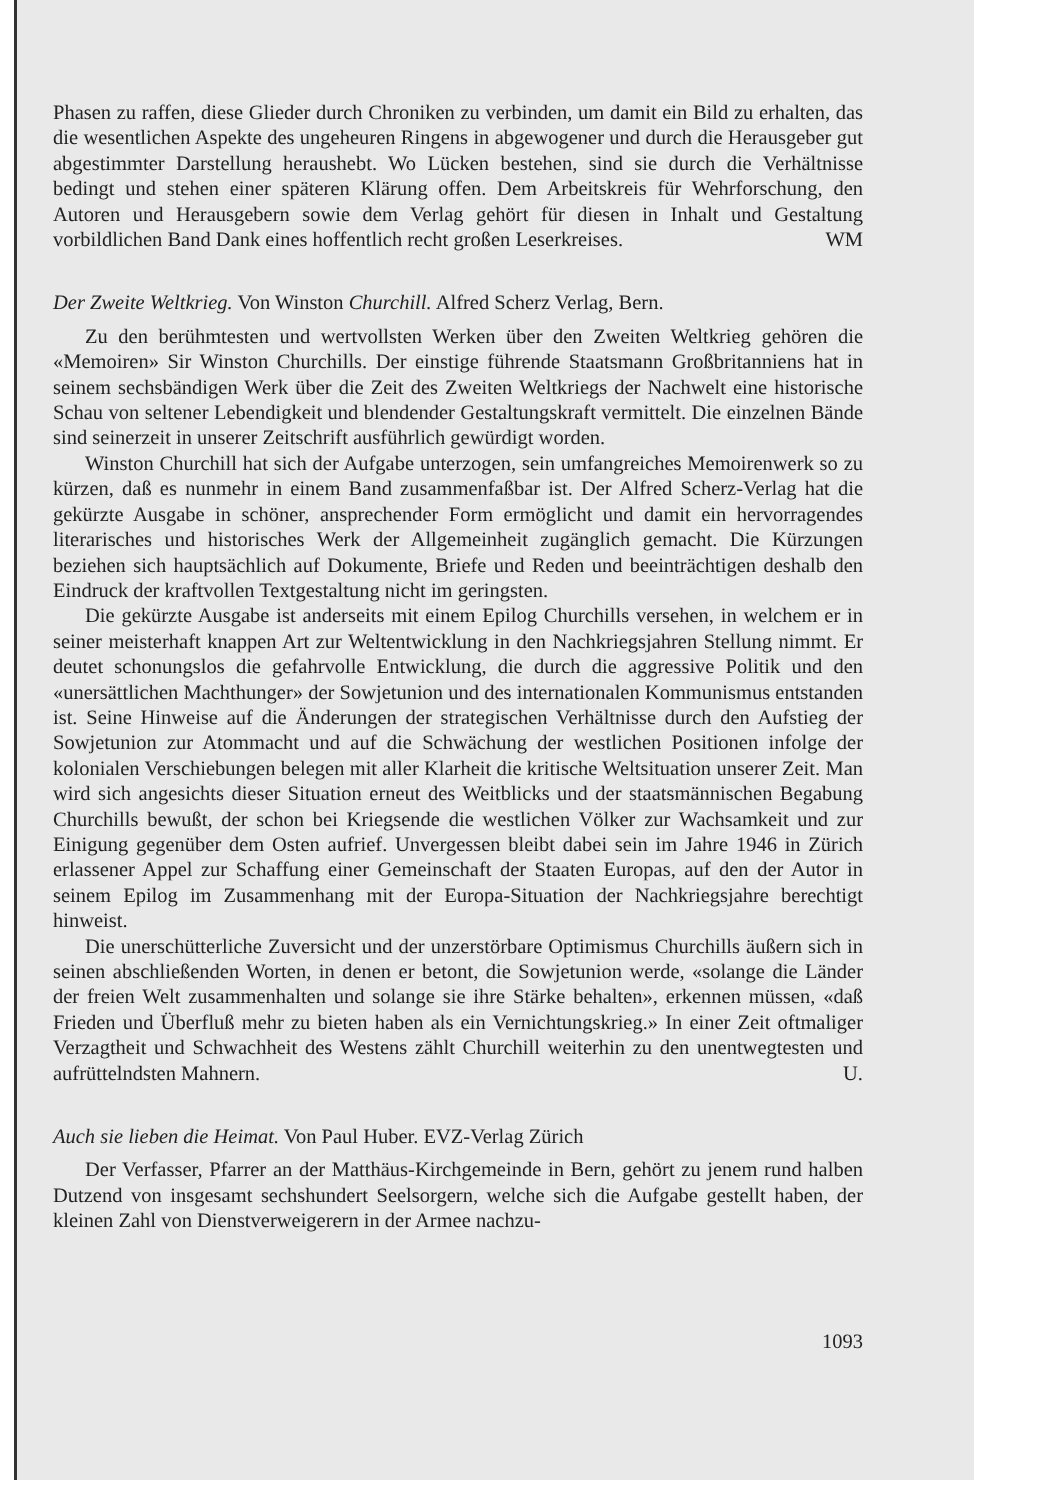Phasen zu raffen, diese Glieder durch Chroniken zu verbinden, um damit ein Bild zu erhalten, das die wesentlichen Aspekte des ungeheuren Ringens in abgewogener und durch die Herausgeber gut abgestimmter Darstellung heraushebt. Wo Lücken bestehen, sind sie durch die Verhältnisse bedingt und stehen einer späteren Klärung offen. Dem Arbeitskreis für Wehrforschung, den Autoren und Herausgebern sowie dem Verlag gehört für diesen in Inhalt und Gestaltung vorbildlichen Band Dank eines hoffentlich recht großen Leserkreises. WM
Der Zweite Weltkrieg. Von Winston Churchill. Alfred Scherz Verlag, Bern.
Zu den berühmtesten und wertvollsten Werken über den Zweiten Weltkrieg gehören die «Memoiren» Sir Winston Churchills. Der einstige führende Staatsmann Großbritanniens hat in seinem sechsbändigen Werk über die Zeit des Zweiten Weltkriegs der Nachwelt eine historische Schau von seltener Lebendigkeit und blendender Gestaltungskraft vermittelt. Die einzelnen Bände sind seinerzeit in unserer Zeitschrift ausführlich gewürdigt worden.
Winston Churchill hat sich der Aufgabe unterzogen, sein umfangreiches Memoirenwerk so zu kürzen, daß es nunmehr in einem Band zusammenfaßbar ist. Der Alfred Scherz-Verlag hat die gekürzte Ausgabe in schöner, ansprechender Form ermöglicht und damit ein hervorragendes literarisches und historisches Werk der Allgemeinheit zugänglich gemacht. Die Kürzungen beziehen sich hauptsächlich auf Dokumente, Briefe und Reden und beeinträchtigen deshalb den Eindruck der kraftvollen Textgestaltung nicht im geringsten.
Die gekürzte Ausgabe ist anderseits mit einem Epilog Churchills versehen, in welchem er in seiner meisterhaft knappen Art zur Weltentwicklung in den Nachkriegsjahren Stellung nimmt. Er deutet schonungslos die gefahrvolle Entwicklung, die durch die aggressive Politik und den «unersättlichen Machthunger» der Sowjetunion und des internationalen Kommunismus entstanden ist. Seine Hinweise auf die Änderungen der strategischen Verhältnisse durch den Aufstieg der Sowjetunion zur Atommacht und auf die Schwächung der westlichen Positionen infolge der kolonialen Verschiebungen belegen mit aller Klarheit die kritische Weltsituation unserer Zeit. Man wird sich angesichts dieser Situation erneut des Weitblicks und der staatsmännischen Begabung Churchills bewußt, der schon bei Kriegsende die westlichen Völker zur Wachsamkeit und zur Einigung gegenüber dem Osten aufrief. Unvergessen bleibt dabei sein im Jahre 1946 in Zürich erlassener Appel zur Schaffung einer Gemeinschaft der Staaten Europas, auf den der Autor in seinem Epilog im Zusammenhang mit der Europa-Situation der Nachkriegsjahre berechtigt hinweist.
Die unerschütterliche Zuversicht und der unzerstörbare Optimismus Churchills äußern sich in seinen abschließenden Worten, in denen er betont, die Sowjetunion werde, «solange die Länder der freien Welt zusammenhalten und solange sie ihre Stärke behalten», erkennen müssen, «daß Frieden und Überfluß mehr zu bieten haben als ein Vernichtungskrieg.» In einer Zeit oftmaliger Verzagtheit und Schwachheit des Westens zählt Churchill weiterhin zu den unentwegtesten und aufrüttelndsten Mahnern. U.
Auch sie lieben die Heimat. Von Paul Huber. EVZ-Verlag Zürich
Der Verfasser, Pfarrer an der Matthäus-Kirchgemeinde in Bern, gehört zu jenem rund halben Dutzend von insgesamt sechshundert Seelsorgern, welche sich die Aufgabe gestellt haben, der kleinen Zahl von Dienstverweigerern in der Armee nachzu-
1093